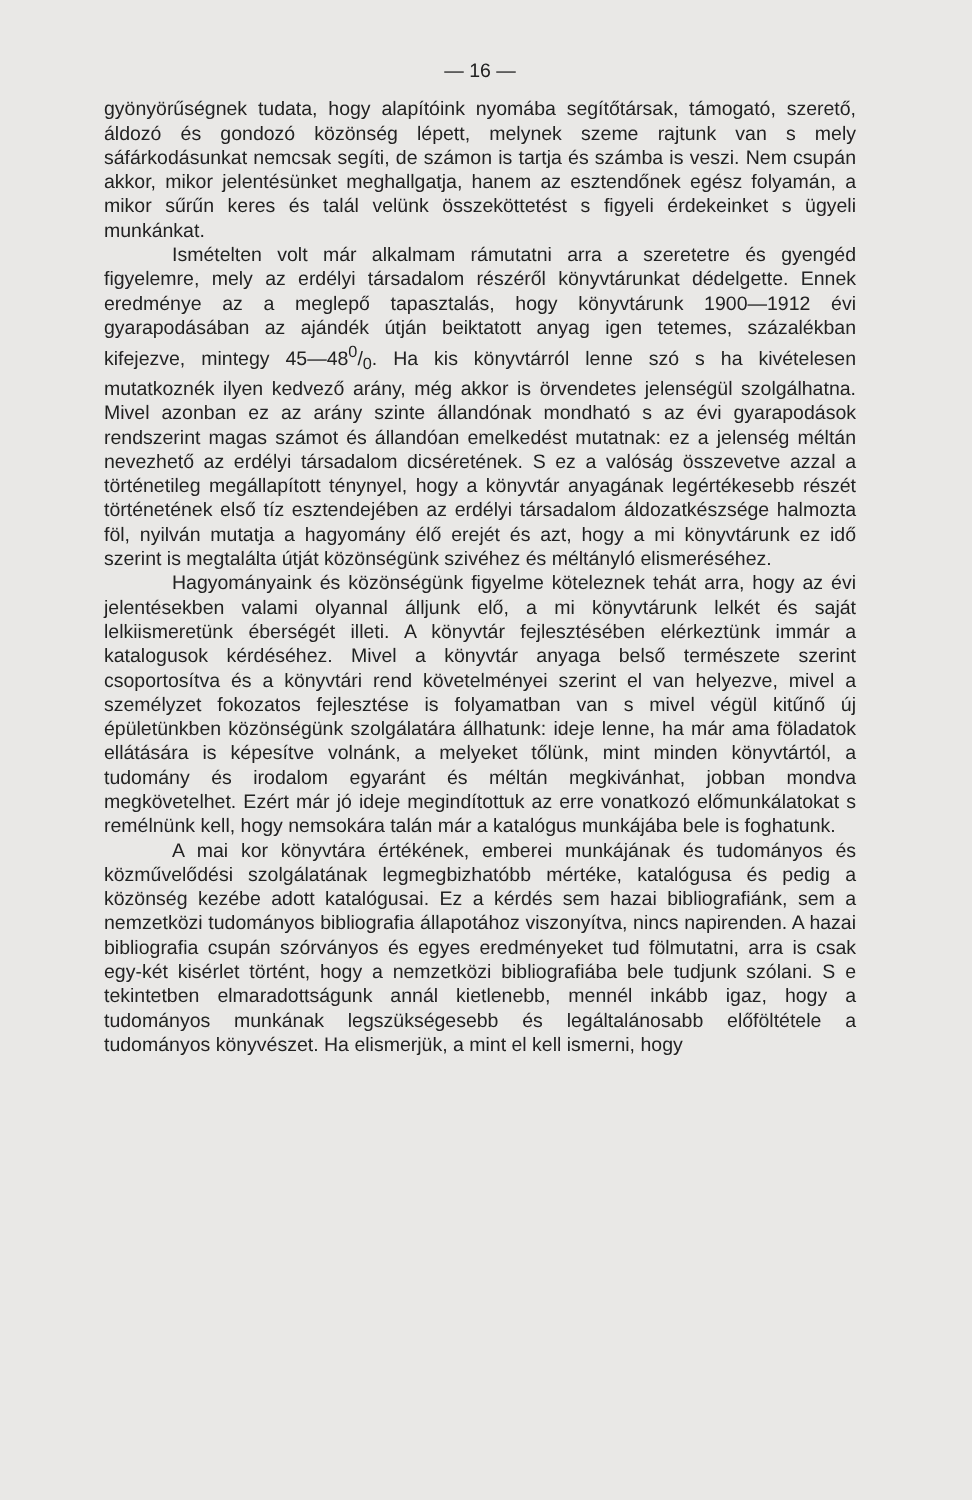— 16 —
gyönyörűségnek tudata, hogy alapítóink nyomába segítőtársak, támogató, szerető, áldozó és gondozó közönség lépett, melynek szeme rajtunk van s mely sáfárkodásunkat nemcsak segíti, de számon is tartja és számba is veszi. Nem csupán akkor, mikor jelentésünket meghallgatja, hanem az esztendőnek egész folyamán, a mikor sűrűn keres és talál velünk összeköttetést s figyeli érdekeinket s ügyeli munkánkat.
Ismételten volt már alkalmam rámutatni arra a szeretetre és gyengéd figyelemre, mely az erdélyi társadalom részéről könyvtárunkat dédelgette. Ennek eredménye az a meglepő tapasztalás, hogy könyvtárunk 1900—1912 évi gyarapodásában az ajándék útján beiktatott anyag igen tetemes, százalékban kifejezve, mintegy 45—480/0. Ha kis könyvtárról lenne szó s ha kivételesen mutatkoznék ilyen kedvező arány, még akkor is örvendetes jelenségül szolgálhatna. Mivel azonban ez az arány szinte állandónak mondható s az évi gyarapodások rendszerint magas számot és állandóan emelkedést mutatnak: ez a jelenség méltán nevezhető az erdélyi társadalom dicséretének. S ez a valóság összevetve azzal a történetileg megállapított ténynyel, hogy a könyvtár anyagának legértékesebb részét történetének első tíz esztendejében az erdélyi társadalom áldozatkészsége halmozta föl, nyilván mutatja a hagyomány élő erejét és azt, hogy a mi könyvtárunk ez idő szerint is megtalálta útját közönségünk szivéhez és méltányló elismeréséhez.
Hagyományaink és közönségünk figyelme köteleznek tehát arra, hogy az évi jelentésekben valami olyannal álljunk elő, a mi könyvtárunk lelkét és saját lelkiismeretünk éberségét illeti. A könyvtár fejlesztésében elérkeztünk immár a katalogusok kérdéséhez. Mivel a könyvtár anyaga belső természete szerint csoportosítva és a könyvtári rend követelményei szerint el van helyezve, mivel a személyzet fokozatos fejlesztése is folyamatban van s mivel végül kitűnő új épületünkben közönségünk szolgálatára állhatunk: ideje lenne, ha már ama föladatok ellátására is képesítve volnánk, a melyeket tőlünk, mint minden könyvtártól, a tudomány és irodalom egyaránt és méltán megkivánhat, jobban mondva megkövetelhet. Ezért már jó ideje megindítottuk az erre vonatkozó előmunkálatokat s remélnünk kell, hogy nemsokára talán már a katalógus munkájába bele is foghatunk.
A mai kor könyvtára értékének, emberei munkájának és tudományos és közművelődési szolgálatának legmegbizhatóbb mértéke, katalógusa és pedig a közönség kezébe adott katalógusai. Ez a kérdés sem hazai bibliografiánk, sem a nemzetközi tudományos bibliografia állapotához viszonyítva, nincs napirenden. A hazai bibliografia csupán szórványos és egyes eredményeket tud fölmutatni, arra is csak egy-két kisérlet történt, hogy a nemzetközi bibliografiába bele tudjunk szólani. S e tekintetben elmaradottságunk annál kietlenebb, mennél inkább igaz, hogy a tudományos munkának legszükségesebb és legáltalánosabb előföltétele a tudományos könyvészet. Ha elismerjük, a mint el kell ismerni, hogy